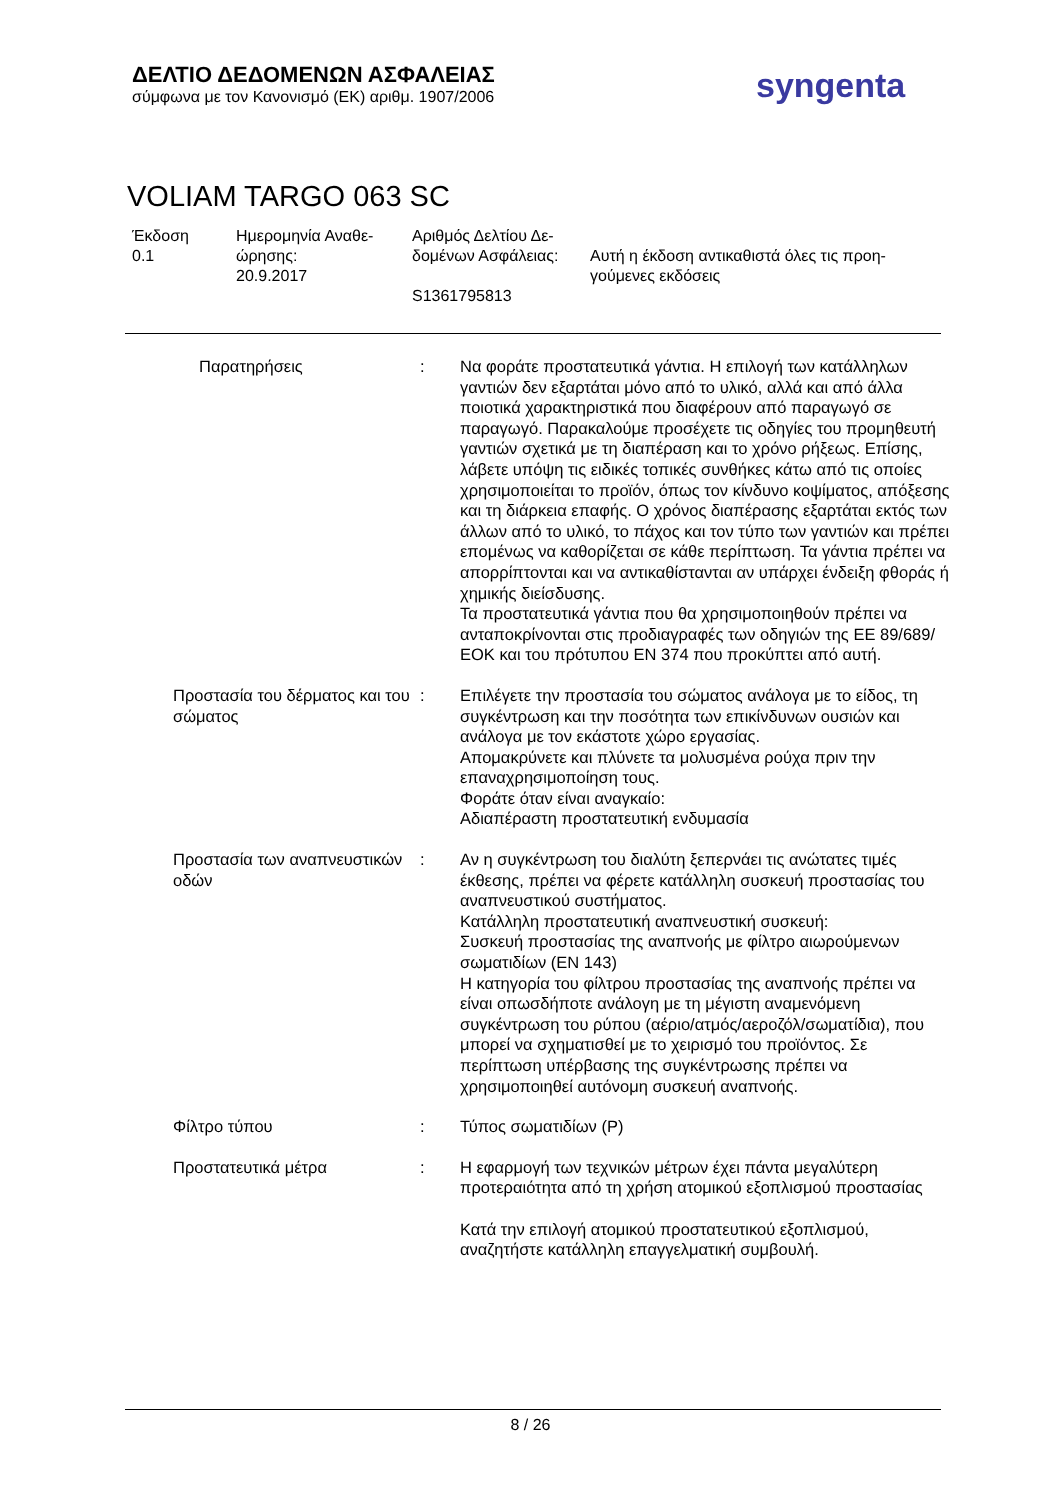ΔΕΛΤΙΟ ΔΕΔΟΜΕΝΩΝ ΑΣΦΑΛΕΙΑΣ
σύμφωνα με τον Κανονισμό (ΕΚ) αριθμ. 1907/2006
syngenta
VOLIAM TARGO 063 SC
Έκδοση
0.1
Ημερομηνία Αναθε-
ώρησης:
20.9.2017
Αριθμός Δελτίου Δε-
δομένων Ασφάλειας:
S1361795813
Αυτή η έκδοση αντικαθιστά όλες τις προη-
γούμενες εκδόσεις
Παρατηρήσεις : Να φοράτε προστατευτικά γάντια. Η επιλογή των κατάλληλων γαντιών δεν εξαρτάται μόνο από το υλικό, αλλά και από άλλα ποιοτικά χαρακτηριστικά που διαφέρουν από παραγωγό σε παραγωγό. Παρακαλούμε προσέχετε τις οδηγίες του προμηθευτή γαντιών σχετικά με τη διαπέραση και το χρόνο ρήξεως. Επίσης, λάβετε υπόψη τις ειδικές τοπικές συνθήκες κάτω από τις οποίες χρησιμοποιείται το προϊόν, όπως τον κίνδυνο κοψίματος, απόξεσης και τη διάρκεια επαφής. Ο χρόνος διαπέρασης εξαρτάται εκτός των άλλων από το υλικό, το πάχος και τον τύπο των γαντιών και πρέπει επομένως να καθορίζεται σε κάθε περίπτωση. Τα γάντια πρέπει να απορρίπτονται και να αντικαθίστανται αν υπάρχει ένδειξη φθοράς ή χημικής διείσδυσης.
Τα προστατευτικά γάντια που θα χρησιμοποιηθούν πρέπει να ανταποκρίνονται στις προδιαγραφές των οδηγιών της ΕΕ 89/689/ΕΟΚ και του πρότυπου EN 374 που προκύπτει από αυτή.
Προστασία του δέρματος και του σώματος
: Επιλέγετε την προστασία του σώματος ανάλογα με το είδος, τη συγκέντρωση και την ποσότητα των επικίνδυνων ουσιών και ανάλογα με τον εκάστοτε χώρο εργασίας.
Απομακρύνετε και πλύνετε τα μολυσμένα ρούχα πριν την επαναχρησιμοποίηση τους.
Φοράτε όταν είναι αναγκαίο:
Αδιαπέραστη προστατευτική ενδυμασία
Προστασία των αναπνευστικών οδών
: Αν η συγκέντρωση του διαλύτη ξεπερνάει τις ανώτατες τιμές έκθεσης, πρέπει να φέρετε κατάλληλη συσκευή προστασίας του αναπνευστικού συστήματος.
Κατάλληλη προστατευτική αναπνευστική συσκευή:
Συσκευή προστασίας της αναπνοής με φίλτρο αιωρούμενων σωματιδίων (EN 143)
Η κατηγορία του φίλτρου προστασίας της αναπνοής πρέπει να είναι οπωσδήποτε ανάλογη με τη μέγιστη αναμενόμενη συγκέντρωση του ρύπου (αέριο/ατμός/αεροζόλ/σωματίδια), που μπορεί να σχηματισθεί με το χειρισμό του προϊόντος. Σε περίπτωση υπέρβασης της συγκέντρωσης πρέπει να χρησιμοποιηθεί αυτόνομη συσκευή αναπνοής.
Φίλτρο τύπου : Τύπος σωματιδίων (P)
Προστατευτικά μέτρα : Η εφαρμογή των τεχνικών μέτρων έχει πάντα μεγαλύτερη προτεραιότητα από τη χρήση ατομικού εξοπλισμού προστασίας
Κατά την επιλογή ατομικού προστατευτικού εξοπλισμού, αναζητήστε κατάλληλη επαγγελματική συμβουλή.
8 / 26